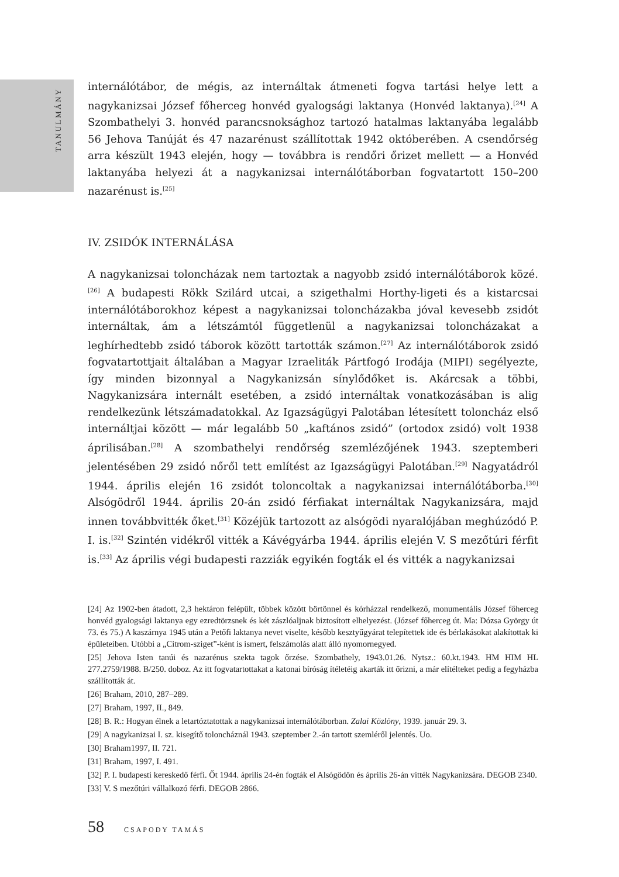TANULMÁNY
internálótábor, de mégis, az internáltak átmeneti fogva tartási helye lett a nagykanizsai József főherceg honvéd gyalogsági laktanya (Honvéd laktanya).<sup>[24]</sup> A Szombathelyi 3. honvéd parancsnoksághoz tartozó hatalmas laktanyába legalább 56 Jehova Tanúját és 47 nazarénust szállítottak 1942 októberében. A csendőrség arra készült 1943 elején, hogy — továbbra is rendőri őrizet mellett — a Honvéd laktanyába helyezi át a nagykanizsai internálótáborban fogvatartott 150–200 nazarénust is.<sup>[25]</sup>
IV. ZSIDÓK INTERNÁLÁSA
A nagykanizsai toloncházak nem tartoztak a nagyobb zsidó internálótáborok közé.<sup>[26]</sup> A budapesti Rökk Szilárd utcai, a szigethalmi Horthy-ligeti és a kistarcsai internálótáborokhoz képest a nagykanizsai toloncházakba jóval kevesebb zsidót internáltak, ám a létszámtól függetlenül a nagykanizsai toloncházakat a leghírhedtebb zsidó táborok között tartották számon.<sup>[27]</sup> Az internálótáborok zsidó fogvatartottjait általában a Magyar Izraeliták Pártfogó Irodája (MIPI) segélyezte, így minden bizonnyal a Nagykanizsán sínylődőket is. Akárcsak a többi, Nagykanizsára internált esetében, a zsidó internáltak vonatkozásában is alig rendelkezünk létszámadatokkal. Az Igazságügyi Palotában létesített toloncház első internáltjai között — már legalább 50 „kaftános zsidó” (ortodox zsidó) volt 1938 áprilisában.<sup>[28]</sup> A szombathelyi rendőrség szemlézőjének 1943. szeptemberi jelentésében 29 zsidó nőről tett említést az Igazságügyi Palotában.<sup>[29]</sup> Nagyatádról 1944. április elején 16 zsidót toloncoltak a nagykanizsai internálótáborba.<sup>[30]</sup> Alsógödről 1944. április 20-án zsidó férfiakat internáltak Nagykanizsára, majd innen továbbvitték őket.<sup>[31]</sup> Közéjük tartozott az alsógödi nyaralójában meghúzódó P. I. is.<sup>[32]</sup> Szintén vidékről vitték a Kávégyárba 1944. április elején V. S mezőtúri férfit is.<sup>[33]</sup> Az április végi budapesti razziák egyikén fogták el és vitték a nagykanizsai
[24] Az 1902-ben átadott, 2,3 hektáron felépült, többek között börtönnel és kórházzal rendelkező, monumentális József főherceg honvéd gyalogsági laktanya egy ezredtörzsnek és két zászlóaljnak biztosított elhelyezést. (József főherceg út. Ma: Dózsa György út 73. és 75.) A kaszárnya 1945 után a Petőfi laktanya nevet viselte, később kesztyűgyárat telepítettek ide és bérlakásokat alakítottak ki épületeiben. Utóbbi a „Citrom-sziget”-ként is ismert, felszámolás alatt álló nyomornegyed.
[25] Jehova Isten tanúi és nazarénus szekta tagok őrzése. Szombathely, 1943.01.26. Nytsz.: 60.kt.1943. HM HIM HL 277.2759/1988. B/250. doboz. Az itt fogvatartottakat a katonai bíróság ítéletéig akarták itt őrizni, a már elítélteket pedig a fegyházba szállították át.
[26] Braham, 2010, 287–289.
[27] Braham, 1997, II., 849.
[28] B. R.: Hogyan élnek a letartóztatottak a nagykanizsai internálótáborban. Zalai Közlöny, 1939. január 29. 3.
[29] A nagykanizsai I. sz. kisegítő toloncháznál 1943. szeptember 2.-án tartott szemléről jelentés. Uo.
[30] Braham1997, II. 721.
[31] Braham, 1997, I. 491.
[32] P. I. budapesti kereskedő férfi. Őt 1944. április 24-én fogták el Alsógödön és április 26-án vitték Nagykanizsára. DEGOB 2340.
[33] V. S mezőtúri vállalkozó férfi. DEGOB 2866.
58 CSAPODY TAMÁS